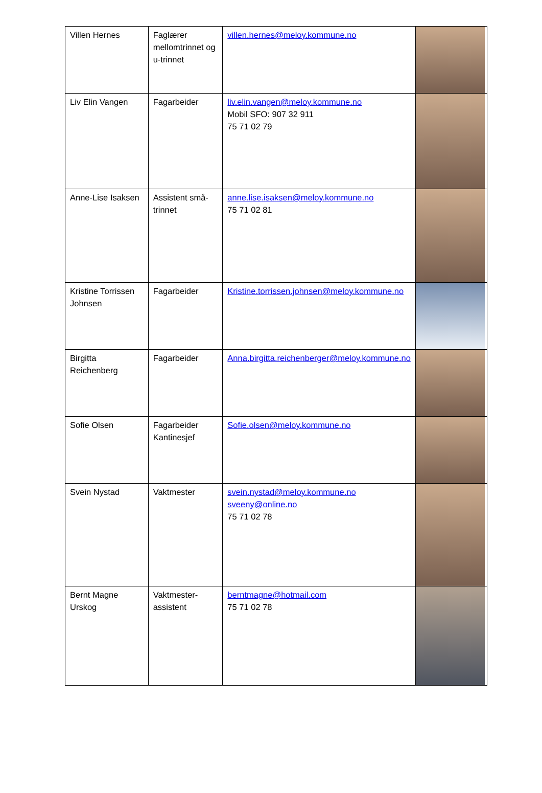| Villen Hernes | Faglærer mellomtrinnet og u-trinnet | villen.hernes@meloy.kommune.no | |
| Liv Elin Vangen | Fagarbeider | liv.elin.vangen@meloy.kommune.no Mobil SFO: 907 32 911 75 71 02 79 | |
| Anne-Lise Isaksen | Assistent små-trinnet | anne.lise.isaksen@meloy.kommune.no 75 71 02 81 | |
| Kristine Torrissen Johnsen | Fagarbeider | Kristine.torrissen.johnsen@meloy.kommune.no | |
| Birgitta Reichenberg | Fagarbeider | Anna.birgitta.reichenberger@meloy.kommune.no | |
| Sofie Olsen | Fagarbeider Kantinesjef | Sofie.olsen@meloy.kommune.no | |
| Svein Nystad | Vaktmester | svein.nystad@meloy.kommune.no sveeny@online.no 75 71 02 78 | |
| Bernt Magne Urskog | Vaktmester-assistent | berntmagne@hotmail.com 75 71 02 78 | |